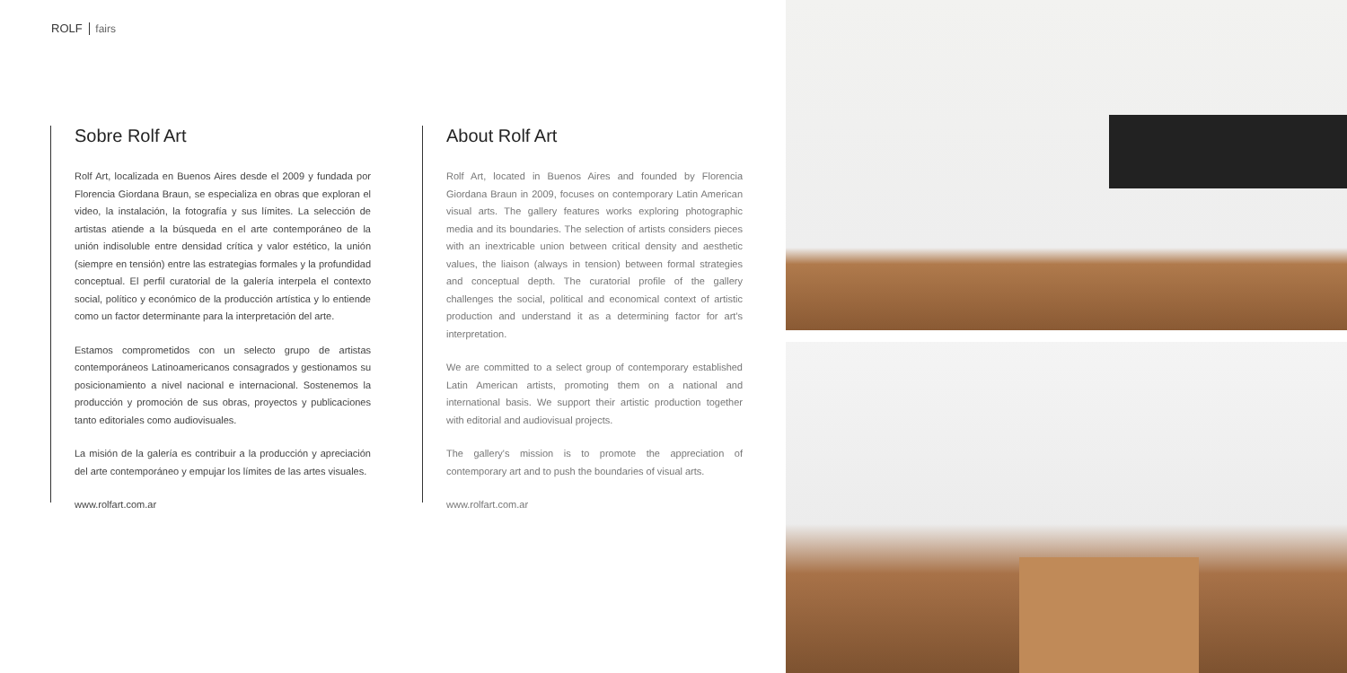ROLF fairs
Sobre Rolf Art
Rolf Art, localizada en Buenos Aires desde el 2009 y fundada por Florencia Giordana Braun, se especializa en obras que exploran el video, la instalación, la fotografía y sus límites. La selección de artistas atiende a la búsqueda en el arte contemporáneo de la unión indisoluble entre densidad crítica y valor estético, la unión (siempre en tensión) entre las estrategias formales y la profundidad conceptual. El perfil curatorial de la galería interpela el contexto social, político y económico de la producción artística y lo entiende como un factor determinante para la interpretación del arte.
Estamos comprometidos con un selecto grupo de artistas contemporáneos Latinoamericanos consagrados y gestionamos su posicionamiento a nivel nacional e internacional. Sostenemos la producción y promoción de sus obras, proyectos y publicaciones tanto editoriales como audiovisuales.
La misión de la galería es contribuir a la producción y apreciación del arte contemporáneo y empujar los límites de las artes visuales.
www.rolfart.com.ar
About Rolf Art
Rolf Art, located in Buenos Aires and founded by Florencia Giordana Braun in 2009, focuses on contemporary Latin American visual arts. The gallery features works exploring photographic media and its boundaries. The selection of artists considers pieces with an inextricable union between critical density and aesthetic values, the liaison (always in tension) between formal strategies and conceptual depth. The curatorial profile of the gallery challenges the social, political and economical context of artistic production and understand it as a determining factor for art's interpretation.
We are committed to a select group of contemporary established Latin American artists, promoting them on a national and international basis. We support their artistic production together with editorial and audiovisual projects.
The gallery's mission is to promote the appreciation of contemporary art and to push the boundaries of visual arts.
www.rolfart.com.ar